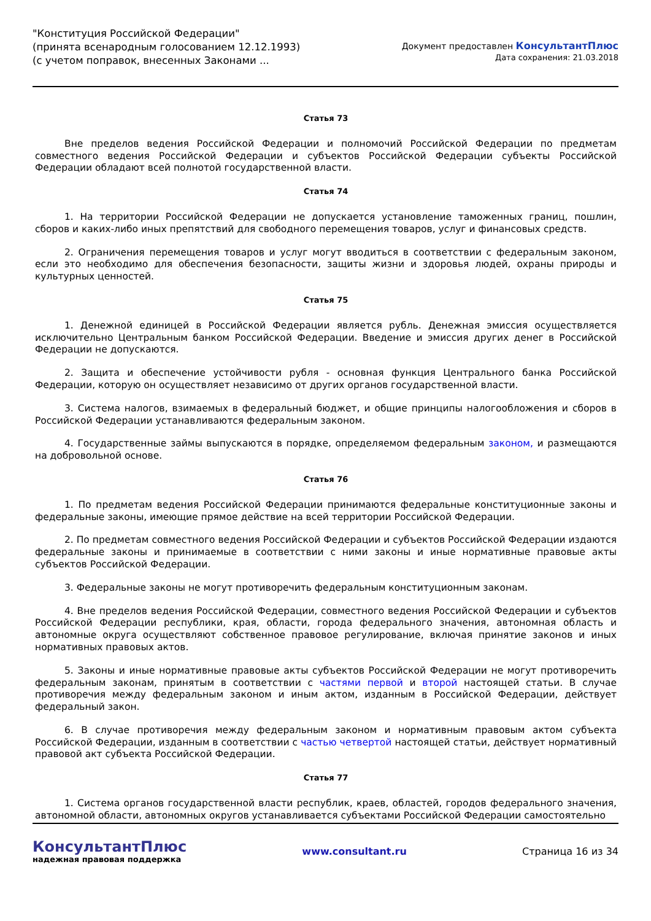"Конституция Российской Федерации"
(принята всенародным голосованием 12.12.1993)
(с учетом поправок, внесенных Законами ...
Документ предоставлен КонсультантПлюс
Дата сохранения: 21.03.2018
Статья 73
Вне пределов ведения Российской Федерации и полномочий Российской Федерации по предметам совместного ведения Российской Федерации и субъектов Российской Федерации субъекты Российской Федерации обладают всей полнотой государственной власти.
Статья 74
1. На территории Российской Федерации не допускается установление таможенных границ, пошлин, сборов и каких-либо иных препятствий для свободного перемещения товаров, услуг и финансовых средств.
2. Ограничения перемещения товаров и услуг могут вводиться в соответствии с федеральным законом, если это необходимо для обеспечения безопасности, защиты жизни и здоровья людей, охраны природы и культурных ценностей.
Статья 75
1. Денежной единицей в Российской Федерации является рубль. Денежная эмиссия осуществляется исключительно Центральным банком Российской Федерации. Введение и эмиссия других денег в Российской Федерации не допускаются.
2. Защита и обеспечение устойчивости рубля - основная функция Центрального банка Российской Федерации, которую он осуществляет независимо от других органов государственной власти.
3. Система налогов, взимаемых в федеральный бюджет, и общие принципы налогообложения и сборов в Российской Федерации устанавливаются федеральным законом.
4. Государственные займы выпускаются в порядке, определяемом федеральным законом, и размещаются на добровольной основе.
Статья 76
1. По предметам ведения Российской Федерации принимаются федеральные конституционные законы и федеральные законы, имеющие прямое действие на всей территории Российской Федерации.
2. По предметам совместного ведения Российской Федерации и субъектов Российской Федерации издаются федеральные законы и принимаемые в соответствии с ними законы и иные нормативные правовые акты субъектов Российской Федерации.
3. Федеральные законы не могут противоречить федеральным конституционным законам.
4. Вне пределов ведения Российской Федерации, совместного ведения Российской Федерации и субъектов Российской Федерации республики, края, области, города федерального значения, автономная область и автономные округа осуществляют собственное правовое регулирование, включая принятие законов и иных нормативных правовых актов.
5. Законы и иные нормативные правовые акты субъектов Российской Федерации не могут противоречить федеральным законам, принятым в соответствии с частями первой и второй настоящей статьи. В случае противоречия между федеральным законом и иным актом, изданным в Российской Федерации, действует федеральный закон.
6. В случае противоречия между федеральным законом и нормативным правовым актом субъекта Российской Федерации, изданным в соответствии с частью четвертой настоящей статьи, действует нормативный правовой акт субъекта Российской Федерации.
Статья 77
1. Система органов государственной власти республик, краев, областей, городов федерального значения, автономной области, автономных округов устанавливается субъектами Российской Федерации самостоятельно
КонсультантПлюс
надежная правовая поддержка
www.consultant.ru Страница 16 из 34